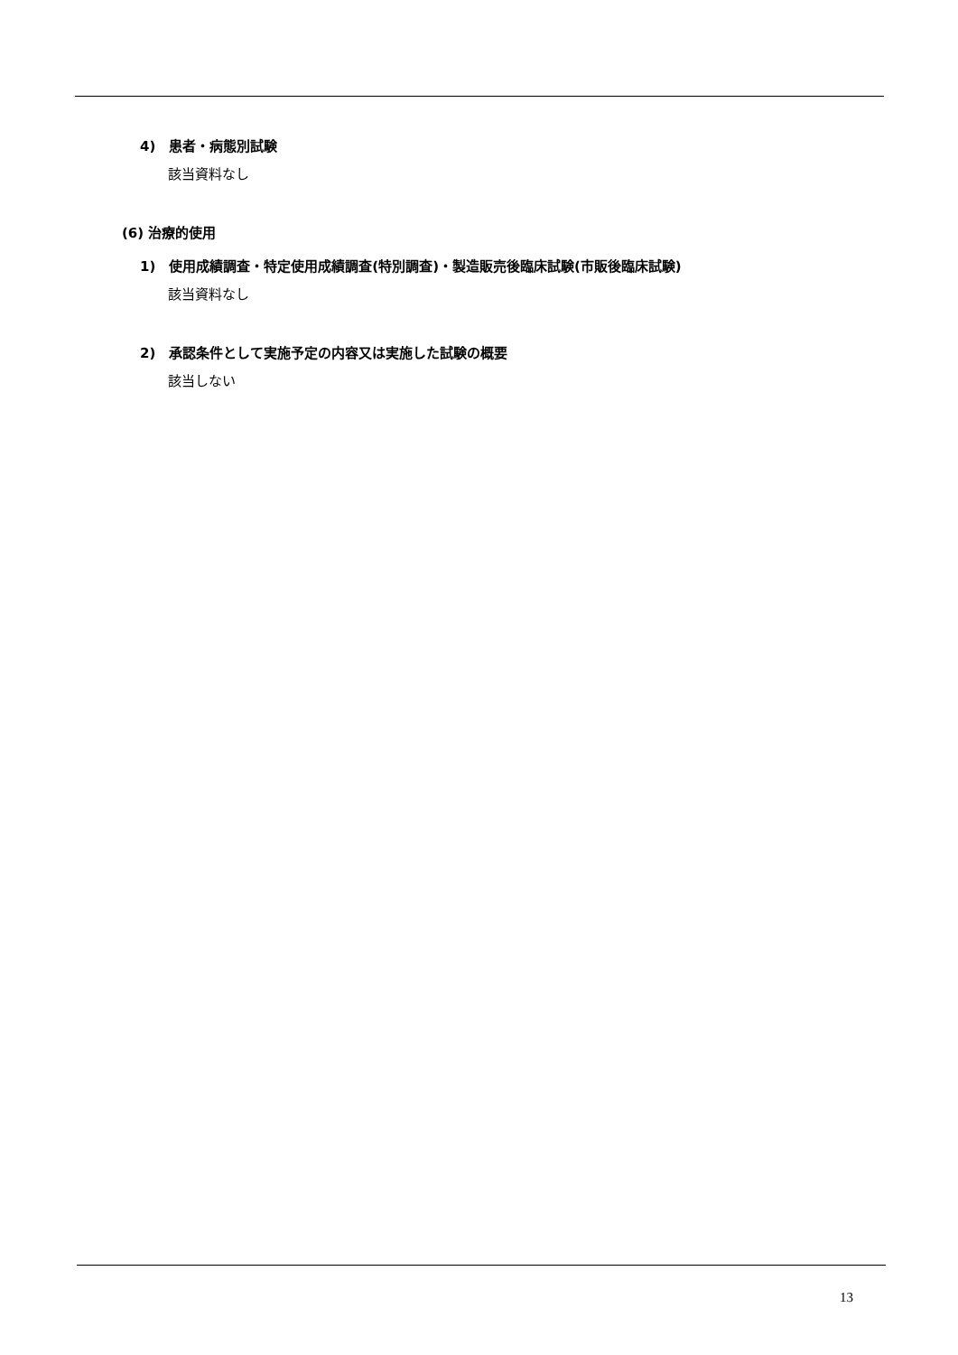4)　患者・病態別試験
該当資料なし
(6) 治療的使用
1)　使用成績調査・特定使用成績調査(特別調査)・製造販売後臨床試験(市販後臨床試験)
該当資料なし
2)　承認条件として実施予定の内容又は実施した試験の概要
該当しない
13